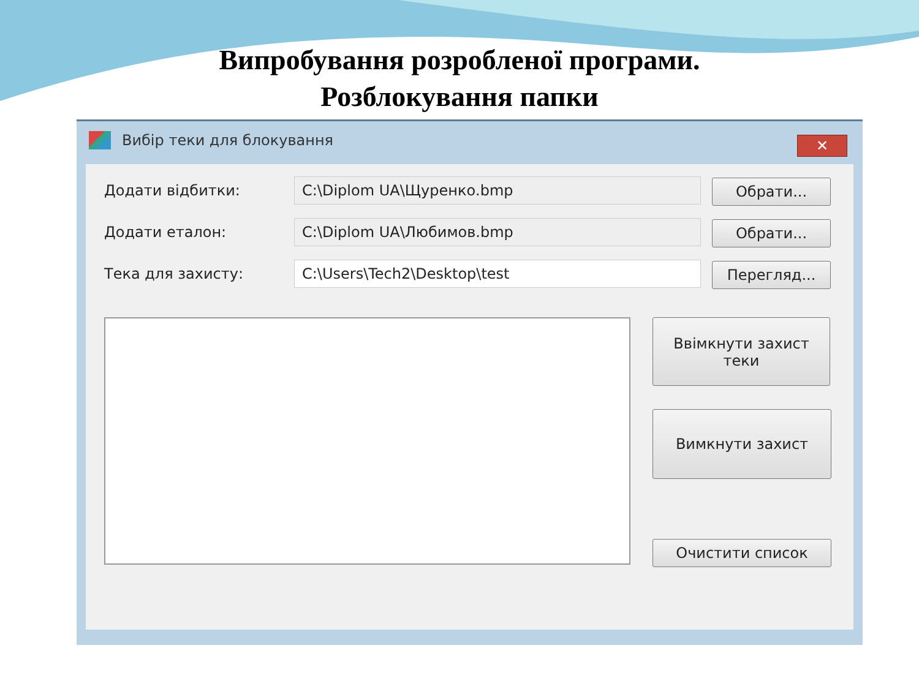Випробування розробленої програми.
Розблокування папки
Вибір теки для блокування
✕
Додати відбитки: C:\Diplom UA\Щуренко.bmp
Обрати...
Додати еталон: C:\Diplom UA\Любимов.bmp
Обрати...
Тека для захисту: C:\Users\Tech2\Desktop\test
Перегляд...
Ввімкнути захист
теки
Вимкнути захист
Очистити список